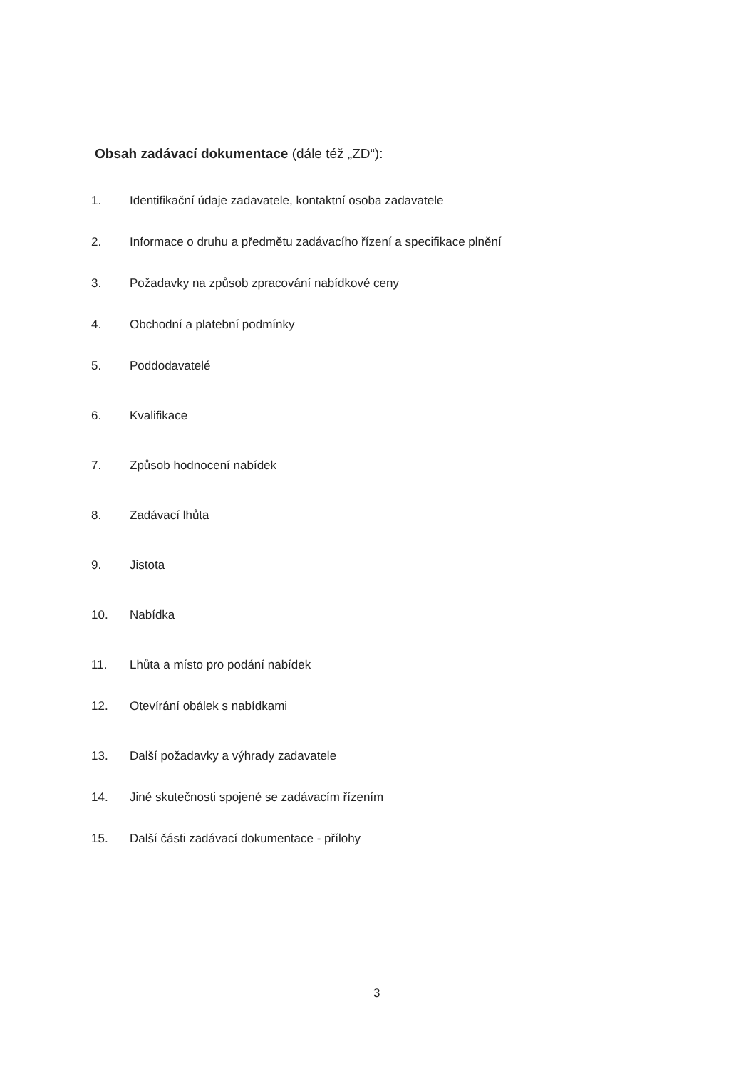Obsah zadávací dokumentace (dále též „ZD“):
1. Identifikační údaje zadavatele, kontaktní osoba zadavatele
2. Informace o druhu a předmětu zadávacího řízení a specifikace plnění
3. Požadavky na způsob zpracování nabídkové ceny
4. Obchodní a platební podmínky
5. Poddodavatelé
6. Kvalifikace
7. Způsob hodnocení nabídek
8. Zadávací lhůta
9. Jistota
10. Nabídka
11. Lhůta a místo pro podání nabídek
12. Otevírání obálek s nabídkami
13. Další požadavky a výhrady zadavatele
14. Jiné skutečnosti spojené se zadávacím řízením
15. Další části zadávací dokumentace - přílohy
3